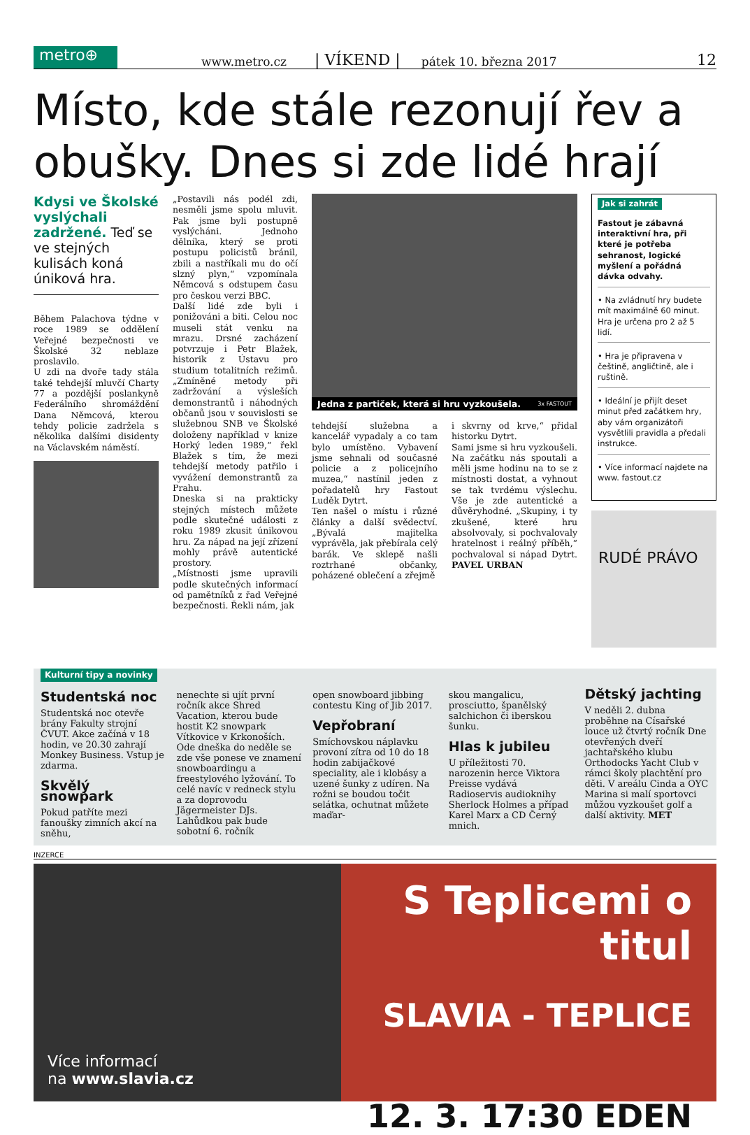metro⊕
www.metro.cz | VÍKEND | pátek 10. března 2017 12
Místo, kde stále rezonují řev a obušky. Dnes si zde lidé hrají
Kdysi ve Školské vyslýchali zadržené. Teď se ve stejných kulisách koná úniková hra.
Během Palachova týdne v roce 1989 se oddělení Veřejné bezpečnosti ve Školské 32 neblaze proslavilo.
U zdi na dvoře tady stála také tehdejší mluvčí Charty 77 a pozdější poslankyně Federálního shromáždění Dana Němcová, kterou tehdy policie zadržela s několika dalšími disidenty na Václavském náměstí.
„Postavili nás podél zdi, nesměli jsme spolu mluvit. Pak jsme byli postupně vyslýcháni. Jednoho dělníka, který se proti postupu policistů bránil, zbili a nastříkali mu do očí slzný plyn,“ vzpomínala Němcová s odstupem času pro českou verzi BBC.
Další lidé zde byli i ponižováni a biti. Celou noc museli stát venku na mrazu. Drsné zacházení potvrzuje i Petr Blažek, historik z Ústavu pro studium totalitních režimů. „Zmíněné metody při zadržování a výsleších demonstrantů i náhodných občanů jsou v souvislosti se služebnou SNB ve Školské doloženy například v knize Horký leden 1989,“ řekl Blažek s tím, že mezi tehdejší metody patřilo i vyvážení demonstrantů za Prahu.
Dneska si na prakticky stejných místech můžete podle skutečné události z roku 1989 zkusit únikovou hru. Za nápad na její zřízení mohly právě autentické prostory.
„Místnosti jsme upravili podle skutečných informací od pamětníků z řad Veřejné bezpečnosti. Řekli nám, jak
Jedna z partiček, která si hru vyzkoušela. 3x FASTOUT
tehdejší služebna a kancelář vypadaly a co tam bylo umístěno. Vybavení jsme sehnali od současné policie a z policejního muzea,“ nastínil jeden z pořadatelů hry Fastout Luděk Dytrt.
Ten našel o místu i různé články a další svědectví. „Bývalá majitelka vyprávěla, jak přebírala celý barák. Ve sklepě našli roztrhané občanky, poházené oblečení a zřejmě
i skvrny od krve,“ přidal historku Dytrt.
Sami jsme si hru vyzkoušeli. Na začátku nás spoutali a měli jsme hodinu na to se z místnosti dostat, a vyhnout se tak tvrdému výslechu. Vše je zde autentické a důvěryhodné. „Skupiny, i ty zkušené, které hru absolvovaly, si pochvalovaly hratelnost i reálný příběh,“ pochvaloval si nápad Dytrt. PAVEL URBAN
Jak si zahrát
Fastout je zábavná interaktivní hra, při které je potřeba sehranost, logické myšlení a pořádná dávka odvahy.
• Na zvládnutí hry budete mít maximálně 60 minut. Hra je určena pro 2 až 5 lidí.
• Hra je připravena v češtině, angličtině, ale i ruštině.
• Ideální je přijít deset minut před začátkem hry, aby vám organizátoři vysvětlili pravidla a předali instrukce.
• Více informací najdete na www. fastout.cz
RUDÉ PRÁVO
Kulturní tipy a novinky
Studentská noc
Studentská noc otevře brány Fakulty strojní ČVUT. Akce začíná v 18 hodin, ve 20.30 zahrají Monkey Business. Vstup je zdarma.
Skvělý snowpark
Pokud patříte mezi fanoušky zimních akcí na sněhu,
nenechte si ujít první ročník akce Shred Vacation, kterou bude hostit K2 snowpark Vítkovice v Krkonoších. Ode dneška do neděle se zde vše ponese ve znamení snowboardingu a freestylového lyžování. To celé navíc v redneck stylu a za doprovodu Jägermeister DJs. Lahůdkou pak bude sobotní 6. ročník
open snowboard jibbing contestu King of Jib 2017.
Vepřobraní
Smíchovskou náplavku provoní zítra od 10 do 18 hodin zabijačkové speciality, ale i klobásy a uzené šunky z udíren. Na rožni se boudou točit selátka, ochutnat můžete maďar-
skou mangalicu, prosciutto, španělský salchichon či iberskou šunku.
Hlas k jubileu
U příležitosti 70. narozenin herce Viktora Preisse vydává Radioservis audioknihy Sherlock Holmes a případ Karel Marx a CD Černý mnich.
Dětský jachting
V neděli 2. dubna proběhne na Císařské louce už čtvrtý ročník Dne otevřených dveří jachtařského klubu Orthodocks Yacht Club v rámci školy plachtění pro děti. V areálu Cinda a OYC Marina si malí sportovci můžou vyzkoušet golf a další aktivity. MET
INZERCE
Více informací
na www.slavia.cz
S Teplicemi o titul
SLAVIA - TEPLICE
12. 3. 17:30 EDEN